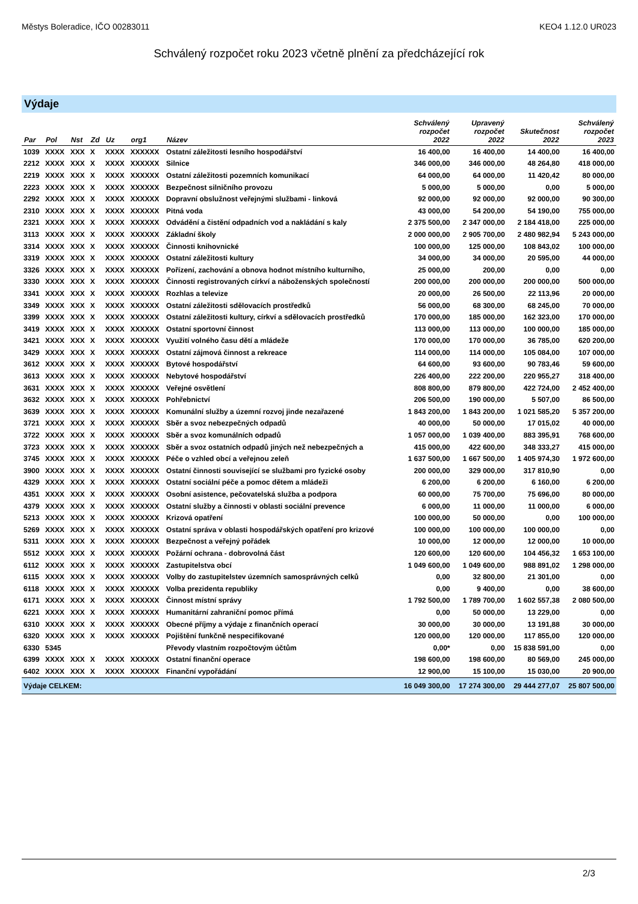Městys Boleradice, IČO 00283011 KEO4 1.12.0 UR023
Schválený rozpočet roku 2023 včetně plnění za předcházející rok
Výdaje
| Par | Pol | Nst | Zd | Uz | org1 | Název | Schválený rozpočet 2022 | Upravený rozpočet 2022 | Skutečnost 2022 | Schválený rozpočet 2023 |
| --- | --- | --- | --- | --- | --- | --- | --- | --- | --- | --- |
| 1039 | XXXX | XXX | X | XXXX | XXXXXX | Ostatní záležitosti lesního hospodářství | 16 400,00 | 16 400,00 | 14 400,00 | 16 400,00 |
| 2212 | XXXX | XXX | X | XXXX | XXXXXX | Silnice | 346 000,00 | 346 000,00 | 48 264,80 | 418 000,00 |
| 2219 | XXXX | XXX | X | XXXX | XXXXXX | Ostatní záležitosti pozemních komunikací | 64 000,00 | 64 000,00 | 11 420,42 | 80 000,00 |
| 2223 | XXXX | XXX | X | XXXX | XXXXXX | Bezpečnost silničního provozu | 5 000,00 | 5 000,00 | 0,00 | 5 000,00 |
| 2292 | XXXX | XXX | X | XXXX | XXXXXX | Dopravní obslužnost veřejnými službami - linková | 92 000,00 | 92 000,00 | 92 000,00 | 90 300,00 |
| 2310 | XXXX | XXX | X | XXXX | XXXXXX | Pitná voda | 43 000,00 | 54 200,00 | 54 190,00 | 755 000,00 |
| 2321 | XXXX | XXX | X | XXXX | XXXXXX | Odvádění a čistění odpadních vod a nakládání s kaly | 2 375 500,00 | 2 347 000,00 | 2 184 418,00 | 225 000,00 |
| 3113 | XXXX | XXX | X | XXXX | XXXXXX | Základní školy | 2 000 000,00 | 2 905 700,00 | 2 480 982,94 | 5 243 000,00 |
| 3314 | XXXX | XXX | X | XXXX | XXXXXX | Činnosti knihovnické | 100 000,00 | 125 000,00 | 108 843,02 | 100 000,00 |
| 3319 | XXXX | XXX | X | XXXX | XXXXXX | Ostatní záležitosti kultury | 34 000,00 | 34 000,00 | 20 595,00 | 44 000,00 |
| 3326 | XXXX | XXX | X | XXXX | XXXXXX | Pořízení, zachování a obnova hodnot místního kulturního, | 25 000,00 | 200,00 | 0,00 | 0,00 |
| 3330 | XXXX | XXX | X | XXXX | XXXXXX | Činnosti registrovaných církví a náboženských společností | 200 000,00 | 200 000,00 | 200 000,00 | 500 000,00 |
| 3341 | XXXX | XXX | X | XXXX | XXXXXX | Rozhlas a televize | 20 000,00 | 26 500,00 | 22 113,96 | 20 000,00 |
| 3349 | XXXX | XXX | X | XXXX | XXXXXX | Ostatní záležitosti sdělovacích prostředků | 56 000,00 | 68 300,00 | 68 245,00 | 70 000,00 |
| 3399 | XXXX | XXX | X | XXXX | XXXXXX | Ostatní záležitosti kultury, církví a sdělovacích prostředků | 170 000,00 | 185 000,00 | 162 323,00 | 170 000,00 |
| 3419 | XXXX | XXX | X | XXXX | XXXXXX | Ostatní sportovní činnost | 113 000,00 | 113 000,00 | 100 000,00 | 185 000,00 |
| 3421 | XXXX | XXX | X | XXXX | XXXXXX | Využití volného času dětí a mládeže | 170 000,00 | 170 000,00 | 36 785,00 | 620 200,00 |
| 3429 | XXXX | XXX | X | XXXX | XXXXXX | Ostatní zájmová činnost a rekreace | 114 000,00 | 114 000,00 | 105 084,00 | 107 000,00 |
| 3612 | XXXX | XXX | X | XXXX | XXXXXX | Bytové hospodářství | 64 600,00 | 93 600,00 | 90 783,46 | 59 600,00 |
| 3613 | XXXX | XXX | X | XXXX | XXXXXX | Nebytové hospodářství | 226 400,00 | 222 200,00 | 220 955,27 | 318 400,00 |
| 3631 | XXXX | XXX | X | XXXX | XXXXXX | Veřejné osvětlení | 808 800,00 | 879 800,00 | 422 724,00 | 2 452 400,00 |
| 3632 | XXXX | XXX | X | XXXX | XXXXXX | Pohřebnictví | 206 500,00 | 190 000,00 | 5 507,00 | 86 500,00 |
| 3639 | XXXX | XXX | X | XXXX | XXXXXX | Komunální služby a územní rozvoj jinde nezařazené | 1 843 200,00 | 1 843 200,00 | 1 021 585,20 | 5 357 200,00 |
| 3721 | XXXX | XXX | X | XXXX | XXXXXX | Sběr a svoz nebezpečných odpadů | 40 000,00 | 50 000,00 | 17 015,02 | 40 000,00 |
| 3722 | XXXX | XXX | X | XXXX | XXXXXX | Sběr a svoz komunálních odpadů | 1 057 000,00 | 1 039 400,00 | 883 395,91 | 768 600,00 |
| 3723 | XXXX | XXX | X | XXXX | XXXXXX | Sběr a svoz ostatních odpadů jiných než nebezpečných a | 415 000,00 | 422 600,00 | 348 333,27 | 415 000,00 |
| 3745 | XXXX | XXX | X | XXXX | XXXXXX | Péče o vzhled obcí a veřejnou zeleň | 1 637 500,00 | 1 667 500,00 | 1 405 974,30 | 1 972 600,00 |
| 3900 | XXXX | XXX | X | XXXX | XXXXXX | Ostatní činnosti související se službami pro fyzické osoby | 200 000,00 | 329 000,00 | 317 810,90 | 0,00 |
| 4329 | XXXX | XXX | X | XXXX | XXXXXX | Ostatní sociální péče a pomoc dětem a mládeži | 6 200,00 | 6 200,00 | 6 160,00 | 6 200,00 |
| 4351 | XXXX | XXX | X | XXXX | XXXXXX | Osobní asistence, pečovatelská služba a podpora | 60 000,00 | 75 700,00 | 75 696,00 | 80 000,00 |
| 4379 | XXXX | XXX | X | XXXX | XXXXXX | Ostatní služby a činnosti v oblasti sociální prevence | 6 000,00 | 11 000,00 | 11 000,00 | 6 000,00 |
| 5213 | XXXX | XXX | X | XXXX | XXXXXX | Krizová opatření | 100 000,00 | 50 000,00 | 0,00 | 100 000,00 |
| 5269 | XXXX | XXX | X | XXXX | XXXXXX | Ostatní správa v oblasti hospodářských opatření pro krizové | 100 000,00 | 100 000,00 | 100 000,00 | 0,00 |
| 5311 | XXXX | XXX | X | XXXX | XXXXXX | Bezpečnost a veřejný pořádek | 10 000,00 | 12 000,00 | 12 000,00 | 10 000,00 |
| 5512 | XXXX | XXX | X | XXXX | XXXXXX | Požární ochrana - dobrovolná část | 120 600,00 | 120 600,00 | 104 456,32 | 1 653 100,00 |
| 6112 | XXXX | XXX | X | XXXX | XXXXXX | Zastupitelstva obcí | 1 049 600,00 | 1 049 600,00 | 988 891,02 | 1 298 000,00 |
| 6115 | XXXX | XXX | X | XXXX | XXXXXX | Volby do zastupitelstev územních samosprávných celků | 0,00 | 32 800,00 | 21 301,00 | 0,00 |
| 6118 | XXXX | XXX | X | XXXX | XXXXXX | Volba prezidenta republiky | 0,00 | 9 400,00 | 0,00 | 38 600,00 |
| 6171 | XXXX | XXX | X | XXXX | XXXXXX | Činnost místní správy | 1 792 500,00 | 1 789 700,00 | 1 602 557,38 | 2 080 500,00 |
| 6221 | XXXX | XXX | X | XXXX | XXXXXX | Humanitární zahraniční pomoc přímá | 0,00 | 50 000,00 | 13 229,00 | 0,00 |
| 6310 | XXXX | XXX | X | XXXX | XXXXXX | Obecné příjmy a výdaje z finančních operací | 30 000,00 | 30 000,00 | 13 191,88 | 30 000,00 |
| 6320 | XXXX | XXX | X | XXXX | XXXXXX | Pojištění funkčně nespecifikované | 120 000,00 | 120 000,00 | 117 855,00 | 120 000,00 |
| 6330 | 5345 | | | | | Převody vlastním rozpočtovým účtům | 0,00* | 0,00 | 15 838 591,00 | 0,00 |
| 6399 | XXXX | XXX | X | XXXX | XXXXXX | Ostatní finanční operace | 198 600,00 | 198 600,00 | 80 569,00 | 245 000,00 |
| 6402 | XXXX | XXX | X | XXXX | XXXXXX | Finanční vypořádání | 12 900,00 | 15 100,00 | 15 030,00 | 20 900,00 |
| Výdaje CELKEM: | | | | | | | 16 049 300,00 | 17 274 300,00 | 29 444 277,07 | 25 807 500,00 |
2/3